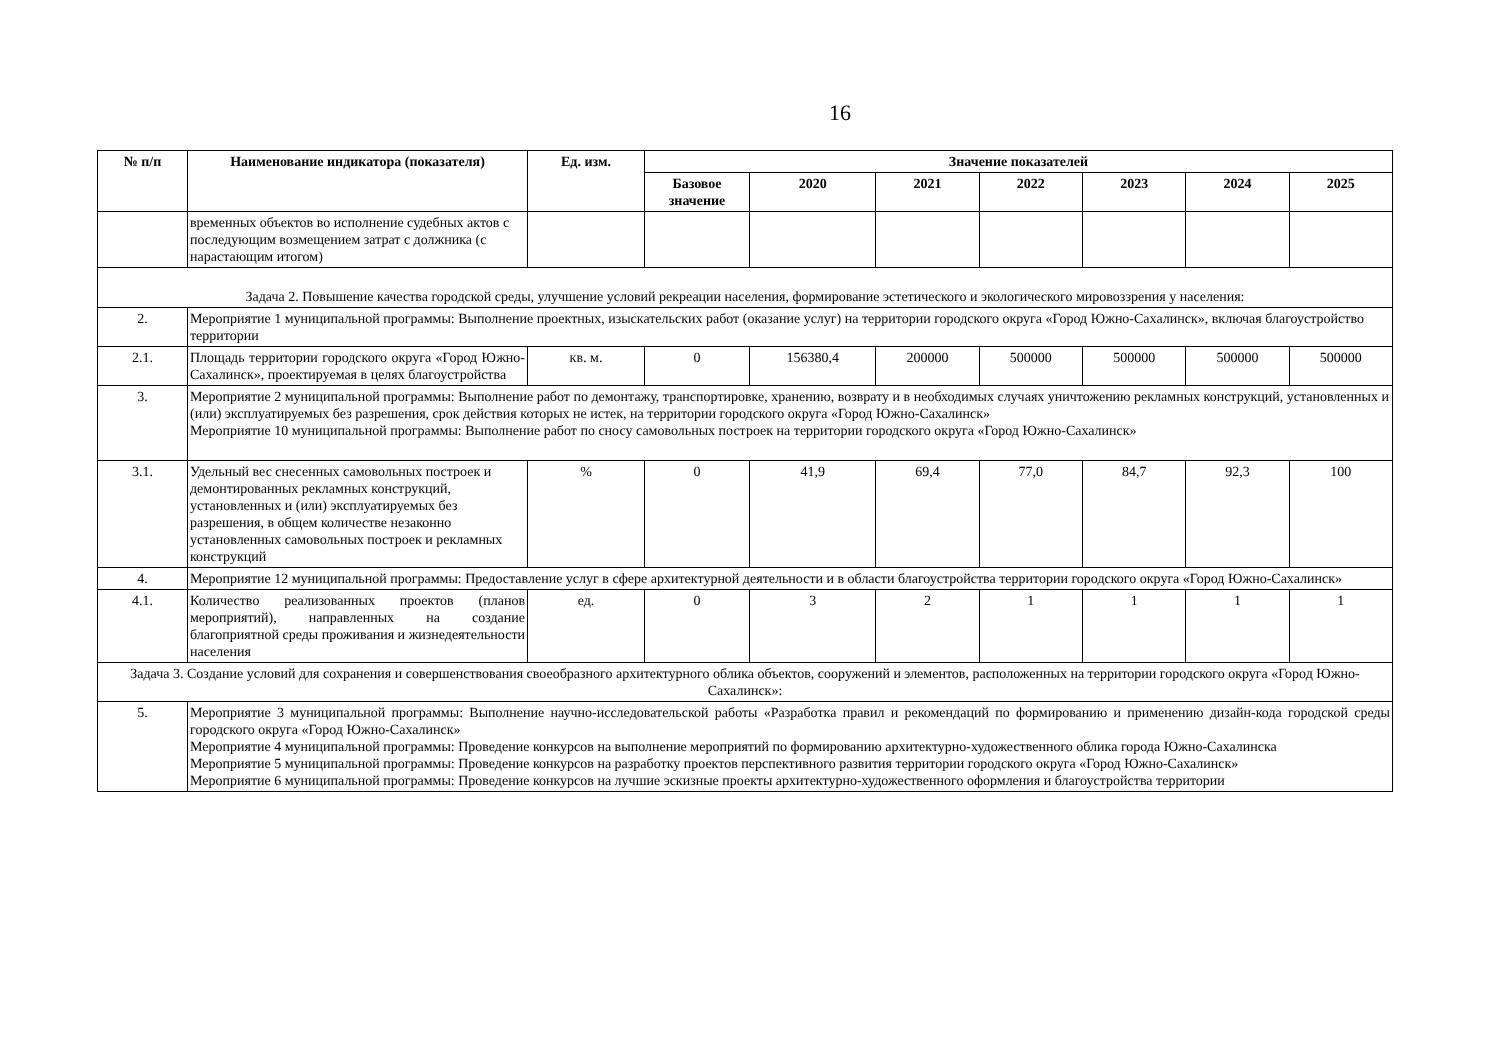16
| № п/п | Наименование индикатора (показателя) | Ед. изм. | Значение показателей | | | | | | |
| --- | --- | --- | --- | --- | --- | --- | --- | --- | --- |
| | | | Базовое значение | 2020 | 2021 | 2022 | 2023 | 2024 | 2025 |
| | временных объектов во исполнение судебных актов с последующим возмещением затрат с должника (с нарастающим итогом) | | | | | | | | |
| Задача 2. Повышение качества городской среды, улучшение условий рекреации населения, формирование эстетического и экологического мировоззрения у населения: | | | | | | | | | |
| 2. | Мероприятие 1 муниципальной программы: Выполнение проектных, изыскательских работ (оказание услуг) на территории городского округа «Город Южно-Сахалинск», включая благоустройство территории | | | | | | | | |
| 2.1. | Площадь территории городского округа «Город Южно-Сахалинск», проектируемая в целях благоустройства | кв. м. | 0 | 156380,4 | 200000 | 500000 | 500000 | 500000 | 500000 |
| 3. | Мероприятие 2 муниципальной программы: Выполнение работ по демонтажу, транспортировке, хранению, возврату и в необходимых случаях уничтожению рекламных конструкций, установленных и (или) эксплуатируемых без разрешения, срок действия которых не истек, на территории городского округа «Город Южно-Сахалинск» Мероприятие 10 муниципальной программы: Выполнение работ по сносу самовольных построек на территории городского округа «Город Южно-Сахалинск» | | | | | | | | |
| 3.1. | Удельный вес снесенных самовольных построек и демонтированных рекламных конструкций, установленных и (или) эксплуатируемых без разрешения, в общем количестве незаконно установленных самовольных построек и рекламных конструкций | % | 0 | 41,9 | 69,4 | 77,0 | 84,7 | 92,3 | 100 |
| 4. | Мероприятие 12 муниципальной программы: Предоставление услуг в сфере архитектурной деятельности и в области благоустройства территории городского округа «Город Южно-Сахалинск» | | | | | | | | |
| 4.1. | Количество реализованных проектов (планов мероприятий), направленных на создание благоприятной среды проживания и жизнедеятельности населения | ед. | 0 | 3 | 2 | 1 | 1 | 1 | 1 |
| Задача 3. Создание условий для сохранения и совершенствования своеобразного архитектурного облика объектов, сооружений и элементов, расположенных на территории городского округа «Город Южно-Сахалинск»: | | | | | | | | | |
| 5. | Мероприятие 3 муниципальной программы: Выполнение научно-исследовательской работы «Разработка правил и рекомендаций по формированию и применению дизайн-кода городской среды городского округа «Город Южно-Сахалинск» Мероприятие 4 муниципальной программы: Проведение конкурсов на выполнение мероприятий по формированию архитектурно-художественного облика города Южно-Сахалинска Мероприятие 5 муниципальной программы: Проведение конкурсов на разработку проектов перспективного развития территории городского округа «Город Южно-Сахалинск» Мероприятие 6 муниципальной программы: Проведение конкурсов на лучшие эскизные проекты архитектурно-художественного оформления и благоустройства территории | | | | | | | | |